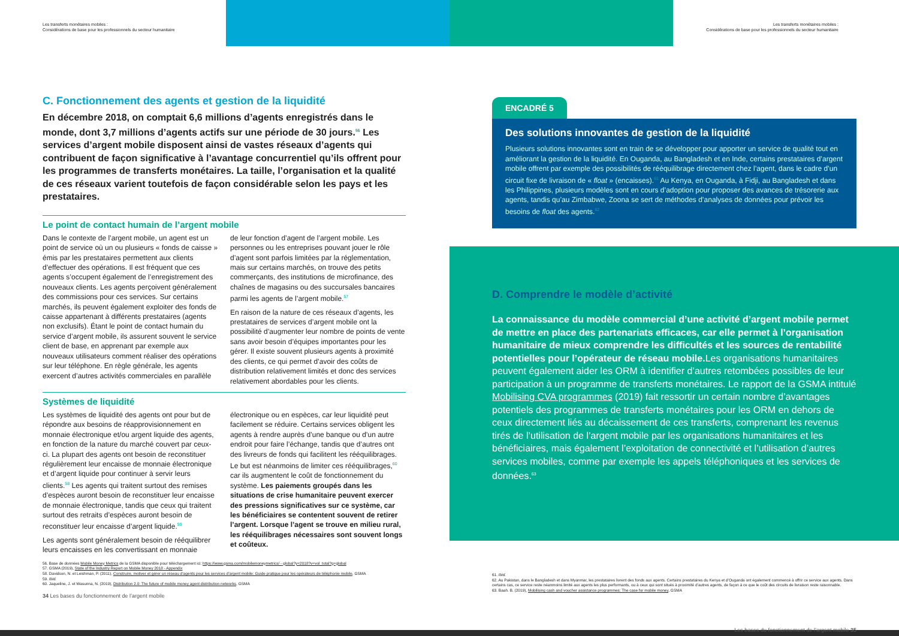Les transferts monétaires mobiles :
Considérations de base pour les professionnels du secteur humanitaire
C. Fonctionnement des agents et gestion de la liquidité
En décembre 2018, on comptait 6,6 millions d’agents enregistrés dans le monde, dont 3,7 millions d’agents actifs sur une période de 30 jours.<sup>56</sup> Les services d’argent mobile disposent ainsi de vastes réseaux d’agents qui contribuent de façon significative à l’avantage concurrentiel qu’ils offrent pour les programmes de transferts monétaires. La taille, l’organisation et la qualité de ces réseaux varient toutefois de façon considérable selon les pays et les prestataires.
Le point de contact humain de l’argent mobile
Dans le contexte de l’argent mobile, un agent est un point de service où un ou plusieurs « fonds de caisse » émis par les prestataires permettent aux clients d’effectuer des opérations. Il est fréquent que ces agents s’occupent également de l’enregistrement des nouveaux clients. Les agents perçoivent généralement des commissions pour ces services. Sur certains marchés, ils peuvent également exploiter des fonds de caisse appartenant à différents prestataires (agents non exclusifs). Étant le point de contact humain du service d’argent mobile, ils assurent souvent le service client de base, en apprenant par exemple aux nouveaux utilisateurs comment réaliser des opérations sur leur téléphone. En règle générale, les agents exercent d’autres activités commerciales en parallèle de leur fonction d’agent de l’argent mobile. Les personnes ou les entreprises pouvant jouer le rôle d’agent sont parfois limitées par la réglementation, mais sur certains marchés, on trouve des petits commerçants, des institutions de microfinance, des chaînes de magasins ou des succursales bancaires parmi les agents de l’argent mobile.<sup>57</sup>
En raison de la nature de ces réseaux d’agents, les prestataires de services d’argent mobile ont la possibilité d’augmenter leur nombre de points de vente sans avoir besoin d’équipes importantes pour les gérer. Il existe souvent plusieurs agents à proximité des clients, ce qui permet d’avoir des coûts de distribution relativement limités et donc des services relativement abordables pour les clients.
Systèmes de liquidité
Les systèmes de liquidité des agents ont pour but de répondre aux besoins de réapprovisionnement en monnaie électronique et/ou argent liquide des agents, en fonction de la nature du marché couvert par ceux-ci. La plupart des agents ont besoin de reconstituer régulièrement leur encaisse de monnaie électronique et d’argent liquide pour continuer à servir leurs clients.<sup>58</sup> Les agents qui traitent surtout des remises d’espèces auront besoin de reconstituer leur encaisse de monnaie électronique, tandis que ceux qui traitent surtout des retraits d’espèces auront besoin de reconstituer leur encaisse d’argent liquide.<sup>59</sup>
Les agents sont généralement besoin de rééquilibrer leurs encaisses en les convertissant en monnaie électronique ou en espèces, car leur liquidité peut facilement se réduire. Certains services obligent les agents à rendre auprès d’une banque ou d’un autre endroit pour faire l’échange, tandis que d’autres ont des livreurs de fonds qui facilitent les rééquilibrages. Le but est néanmoins de limiter ces rééquilibrages,<sup>60</sup> car ils augmentent le coût de fonctionnement du système. Les paiements groupés dans les situations de crise humanitaire peuvent exercer des pressions significatives sur ce système, car les bénéficiaires se contentent souvent de retirer l’argent. Lorsque l’agent se trouve en milieu rural, les rééquilibrages nécessaires sont souvent longs et coûteux.
56. Base de données Mobile Money Metrics de la GSMA disponible pour téléchargement ici: https://www.gsma.com/mobilemoneymetrics/ - global?y=2018?v=vol_total?g=global
57. GSMA (2019), State of the Industry Report on Mobile Money 2018 - Appendix
58. Davidson, N. et Leishman, P. (2011), Construire, motiver et gérer un réseau d’agents pour les services d’argent mobile: Guide pratique pour les opérateurs de téléphonie mobile, GSMA
59. Ibid.
60. Jaqueline, J. et Wasunna, N. (2019), Distribution 2.0: The future of mobile money agent distribution networks, GSMA
34 Les bases du fonctionnement de l’argent mobile
Les transferts monétaires mobiles :
Considérations de base pour les professionnels du secteur humanitaire
ENCADRÉ 5
Des solutions innovantes de gestion de la liquidité
Plusieurs solutions innovantes sont en train de se développer pour apporter un service de qualité tout en améliorant la gestion de la liquidité. En Ouganda, au Bangladesh et en Inde, certains prestataires d’argent mobile offrent par exemple des possibilités de rééquilibrage directement chez l’agent, dans le cadre d’un circuit fixe de livraison de « float » (encaisses).<sup>61</sup> Au Kenya, en Ouganda, à Fidji, au Bangladesh et dans les Philippines, plusieurs modèles sont en cours d’adoption pour proposer des avances de trésorerie aux agents, tandis qu’au Zimbabwe, Zoona se sert de méthodes d’analyses de données pour prévoir les besoins de float des agents.<sup>62</sup>
D. Comprendre le modèle d’activité
La connaissance du modèle commercial d’une activité d’argent mobile permet de mettre en place des partenariats efficaces, car elle permet à l’organisation humanitaire de mieux comprendre les difficultés et les sources de rentabilité potentielles pour l’opérateur de réseau mobile. Les organisations humanitaires peuvent également aider les ORM à identifier d’autres retombées possibles de leur participation à un programme de transferts monétaires. Le rapport de la GSMA intitulé Mobilising CVA programmes (2019) fait ressortir un certain nombre d’avantages potentiels des programmes de transferts monétaires pour les ORM en dehors de ceux directement liés au décaissement de ces transferts, comprenant les revenus tirés de l’utilisation de l’argent mobile par les organisations humanitaires et les bénéficiaires, mais également l’exploitation de connectivité et l’utilisation d’autres services mobiles, comme par exemple les appels téléphoniques et les services de données.<sup>63</sup>
61. Ibid.
62. Au Pakistan, dans le Bangladesh et dans Myanmar, les prestataires livrent des fonds aux agents. Certains prestataires du Kenya et d’Ouganda ont également commencé à offrir ce service aux agents. Dans certains cas, ce service reste néanmoins limité aux agents les plus performants, ou à ceux qui sont situés à proximité d’autres agents, de façon à ce que le coût des circuits de livraison reste raisonnable.
63. Baah. B. (2019), Mobilising cash and voucher assistance programmes: The case for mobile money, GSMA
Les bases du fonctionnement de l’argent mobile 35